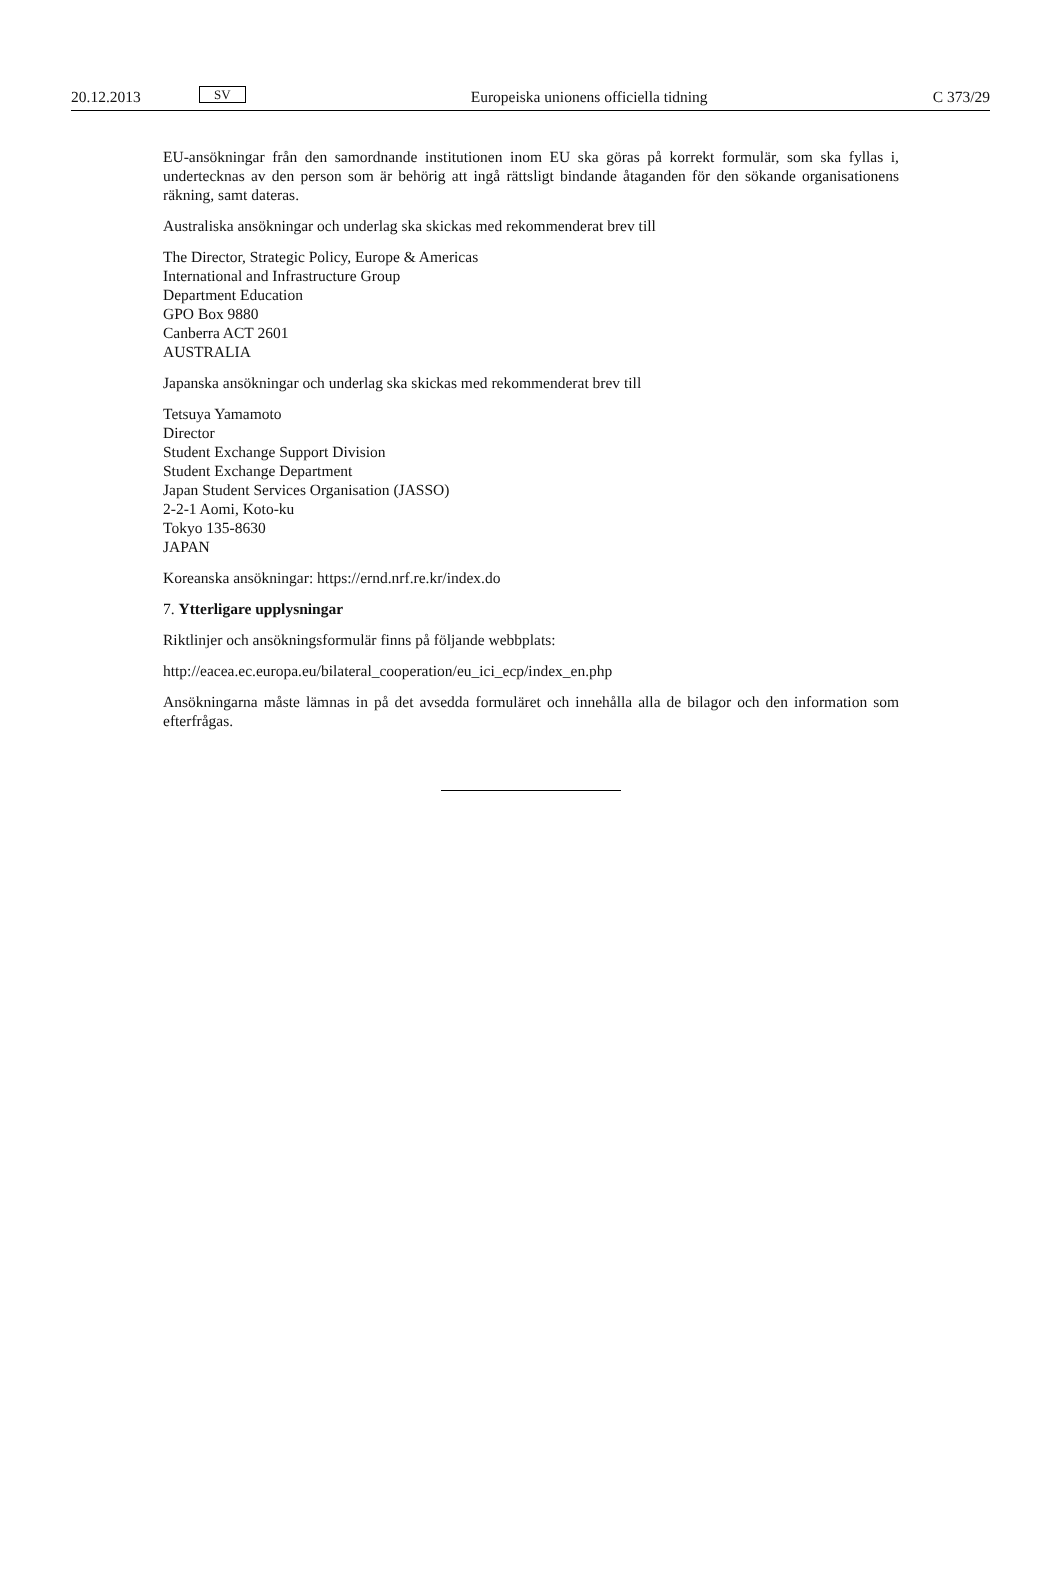20.12.2013 SV Europeiska unionens officiella tidning C 373/29
EU-ansökningar från den samordnande institutionen inom EU ska göras på korrekt formulär, som ska fyllas i, undertecknas av den person som är behörig att ingå rättsligt bindande åtaganden för den sökande organisationens räkning, samt dateras.
Australiska ansökningar och underlag ska skickas med rekommenderat brev till
The Director, Strategic Policy, Europe & Americas
International and Infrastructure Group
Department Education
GPO Box 9880
Canberra ACT 2601
AUSTRALIA
Japanska ansökningar och underlag ska skickas med rekommenderat brev till
Tetsuya Yamamoto
Director
Student Exchange Support Division
Student Exchange Department
Japan Student Services Organisation (JASSO)
2-2-1 Aomi, Koto-ku
Tokyo 135-8630
JAPAN
Koreanska ansökningar: https://ernd.nrf.re.kr/index.do
7. Ytterligare upplysningar
Riktlinjer och ansökningsformulär finns på följande webbplats:
http://eacea.ec.europa.eu/bilateral_cooperation/eu_ici_ecp/index_en.php
Ansökningarna måste lämnas in på det avsedda formuläret och innehålla alla de bilagor och den information som efterfrågas.